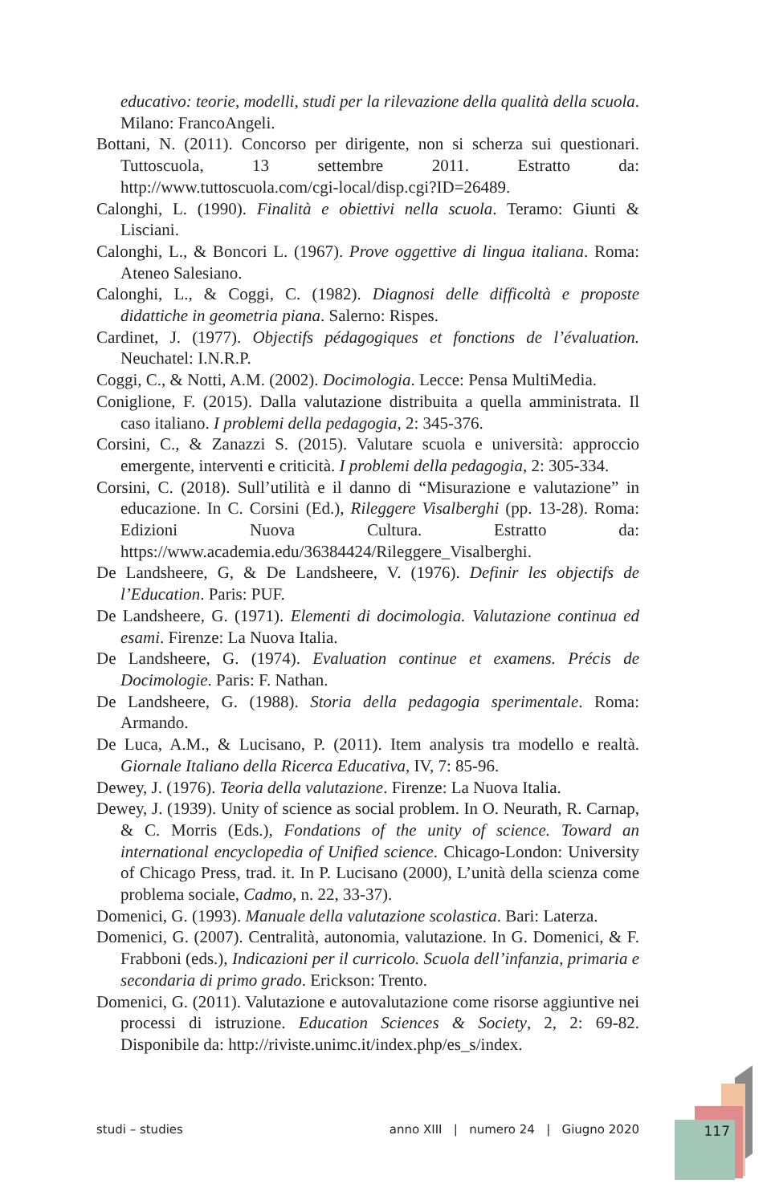educativo: teorie, modelli, studi per la rilevazione della qualità della scuola. Milano: FrancoAngeli.
Bottani, N. (2011). Concorso per dirigente, non si scherza sui questionari. Tuttoscuola, 13 settembre 2011. Estratto da: http://www.tuttoscuola.com/cgi-local/disp.cgi?ID=26489.
Calonghi, L. (1990). Finalità e obiettivi nella scuola. Teramo: Giunti & Lisciani.
Calonghi, L., & Boncori L. (1967). Prove oggettive di lingua italiana. Roma: Ateneo Salesiano.
Calonghi, L., & Coggi, C. (1982). Diagnosi delle difficoltà e proposte didattiche in geometria piana. Salerno: Rispes.
Cardinet, J. (1977). Objectifs pédagogiques et fonctions de l’évaluation. Neuchatel: I.N.R.P.
Coggi, C., & Notti, A.M. (2002). Docimologia. Lecce: Pensa MultiMedia.
Coniglione, F. (2015). Dalla valutazione distribuita a quella amministrata. Il caso italiano. I problemi della pedagogia, 2: 345-376.
Corsini, C., & Zanazzi S. (2015). Valutare scuola e università: approccio emergente, interventi e criticità. I problemi della pedagogia, 2: 305-334.
Corsini, C. (2018). Sull’utilità e il danno di “Misurazione e valutazione” in educazione. In C. Corsini (Ed.), Rileggere Visalberghi (pp. 13-28). Roma: Edizioni Nuova Cultura. Estratto da: https://www.academia.edu/36384424/Rileggere_Visalberghi.
De Landsheere, G, & De Landsheere, V. (1976). Definir les objectifs de l’Education. Paris: PUF.
De Landsheere, G. (1971). Elementi di docimologia. Valutazione continua ed esami. Firenze: La Nuova Italia.
De Landsheere, G. (1974). Evaluation continue et examens. Précis de Docimologie. Paris: F. Nathan.
De Landsheere, G. (1988). Storia della pedagogia sperimentale. Roma: Armando.
De Luca, A.M., & Lucisano, P. (2011). Item analysis tra modello e realtà. Giornale Italiano della Ricerca Educativa, IV, 7: 85-96.
Dewey, J. (1976). Teoria della valutazione. Firenze: La Nuova Italia.
Dewey, J. (1939). Unity of science as social problem. In O. Neurath, R. Carnap, & C. Morris (Eds.), Fondations of the unity of science. Toward an international encyclopedia of Unified science. Chicago-London: University of Chicago Press, trad. it. In P. Lucisano (2000), L’unità della scienza come problema sociale, Cadmo, n. 22, 33-37).
Domenici, G. (1993). Manuale della valutazione scolastica. Bari: Laterza.
Domenici, G. (2007). Centralità, autonomia, valutazione. In G. Domenici, & F. Frabboni (eds.), Indicazioni per il curricolo. Scuola dell’infanzia, primaria e secondaria di primo grado. Erickson: Trento.
Domenici, G. (2011). Valutazione e autovalutazione come risorse aggiuntive nei processi di istruzione. Education Sciences & Society, 2, 2: 69-82. Disponibile da: http://riviste.unimc.it/index.php/es_s/index.
studi – studies anno XIII | numero 24 | Giugno 2020 117